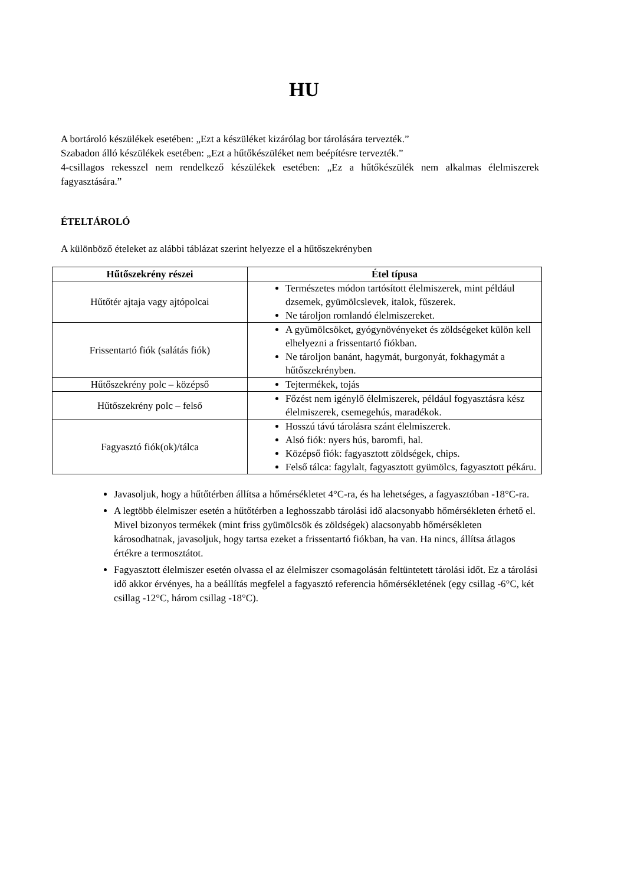HU
A bortároló készülékek esetében: „Ezt a készüléket kizárólag bor tárolására tervezték.”
Szabadon álló készülékek esetében: „Ezt a hűtőkészüléket nem beépítésre tervezték.”
4-csillagos rekesszel nem rendelkező készülékek esetében: „Ez a hűtőkészülék nem alkalmas élelmiszerek fagyasztására.”
ÉTELTÁROLÓ
A különböző ételeket az alábbi táblázat szerint helyezze el a hűtőszekrényben
| Hűtőszekrény részei | Étel típusa |
| --- | --- |
| Hűtőtér ajtaja vagy ajtópolcai | Természetes módon tartósított élelmiszerek, mint például dzsemek, gyümölcslevek, italok, fűszerek. Ne tároljon romlandó élelmiszereket. |
| Frissentartó fiók (salátás fiók) | A gyümölcsöket, gyógynövényeket és zöldségeket külön kell elhelyezni a frissentartó fiókban. Ne tároljon banánt, hagymát, burgonyát, fokhagymát a hűtőszekrényben. |
| Hűtőszekrény polc – középső | Tejtermékek, tojás |
| Hűtőszekrény polc – felső | Főzést nem igénylő élelmiszerek, például fogyasztásra kész élelmiszerek, csemegehús, maradékok. |
| Fagyasztó fiók(ok)/tálca | Hosszú távú tárolásra szánt élelmiszerek. Alsó fiók: nyers hús, baromfi, hal. Középső fiók: fagyasztott zöldségek, chips. Felső tálca: fagylalt, fagyasztott gyümölcs, fagyasztott pékáru. |
Javasoljuk, hogy a hűtőtérben állítsa a hőmérsékletet 4°C-ra, és ha lehetséges, a fagyasztóban -18°C-ra.
A legtöbb élelmiszer esetén a hűtőtérben a leghosszabb tárolási idő alacsonyabb hőmérsékleten érhető el. Mivel bizonyos termékek (mint friss gyümölcsök és zöldségek) alacsonyabb hőmérsékleten károsodhatnak, javasoljuk, hogy tartsa ezeket a frissentartó fiókban, ha van. Ha nincs, állítsa átlagos értékre a termosztátot.
Fagyasztott élelmiszer esetén olvassa el az élelmiszer csomagolásán feltüntetett tárolási időt. Ez a tárolási idő akkor érvényes, ha a beállítás megfelel a fagyasztó referencia hőmérsékletének (egy csillag -6°C, két csillag -12°C, három csillag -18°C).